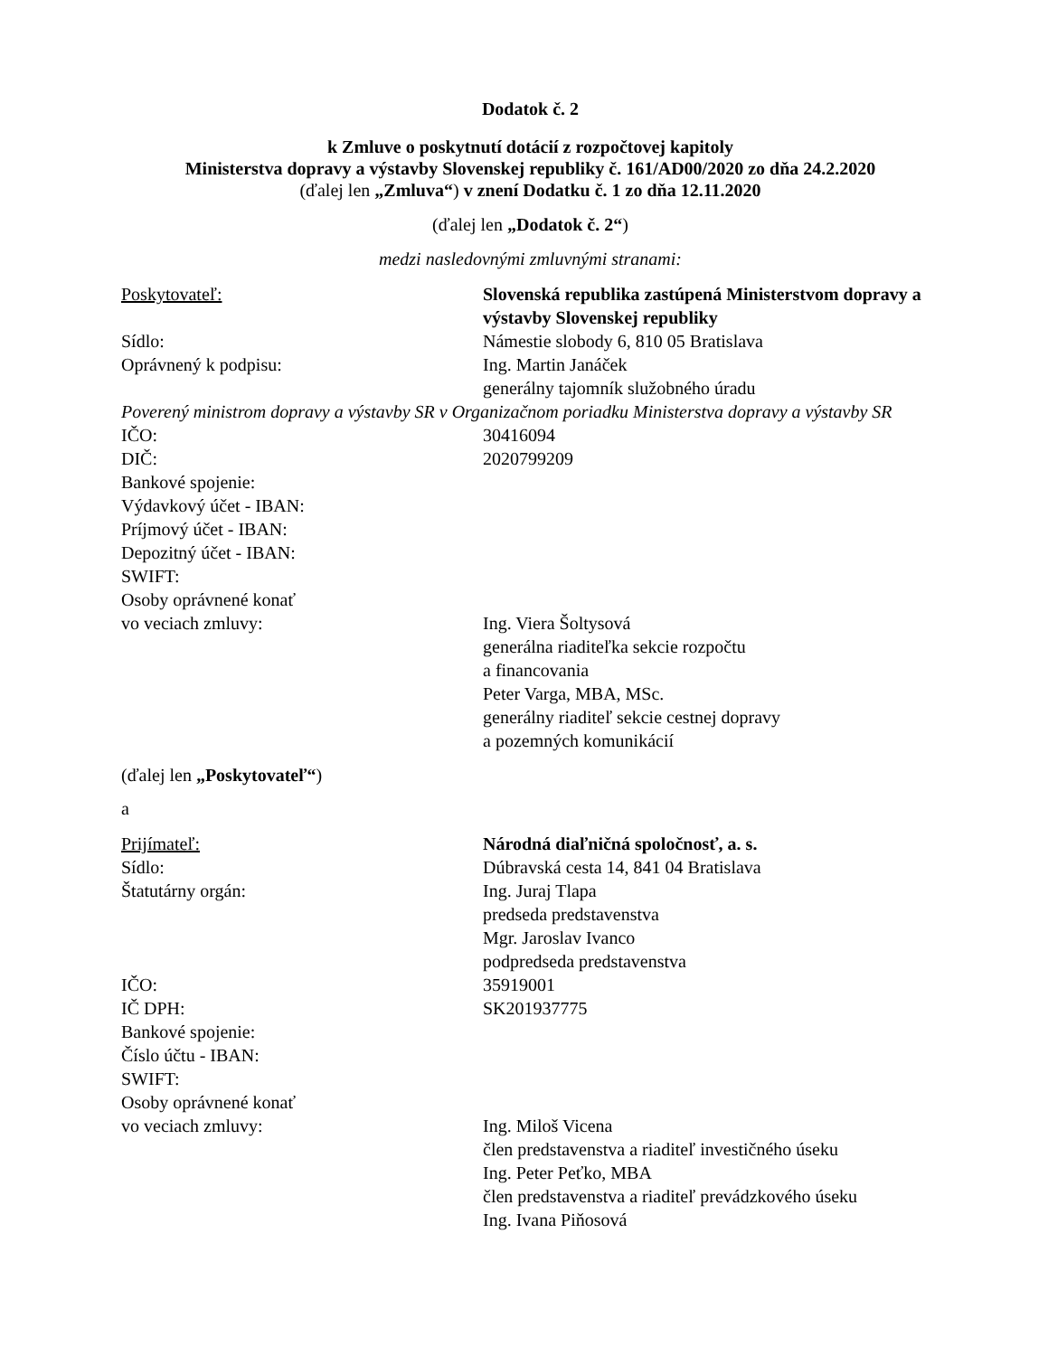Dodatok č. 2
k Zmluve o poskytnutí dotácií z rozpočtovej kapitoly
Ministerstva dopravy a výstavby Slovenskej republiky č. 161/AD00/2020 zo dňa 24.2.2020
(ďalej len „Zmluva“) v znení Dodatku č. 1 zo dňa 12.11.2020
(ďalej len „Dodatok č. 2“)
medzi nasledovnými zmluvnými stranami:
Poskytovateľ: Slovenská republika zastúpená Ministerstvom dopravy a výstavby Slovenskej republiky
Sídlo: Námestie slobody 6, 810 05 Bratislava
Oprávnený k podpisu: Ing. Martin Janáček
generálny tajomník služobného úradu
Poverený ministrom dopravy a výstavby SR v Organizačnom poriadku Ministerstva dopravy a výstavby SR
IČO: 30416094
DIČ: 2020799209
Bankové spojenie:
Výdavkový účet - IBAN:
Príjmový účet - IBAN:
Depozitný účet - IBAN:
SWIFT:
Osoby oprávnené konať
vo veciach zmluvy:
generálna riaditeľka sekcie rozpočtu
a financovania
Peter Varga, MBA, MSc.
generálny riaditeľ sekcie cestnej dopravy
a pozemných komunikácií
Ing. Viera Šoltysová
(ďalej len „Poskytovateľ“)
a
Prijímateľ: Národná diaľničná spoločnosť, a. s.
Sídlo: Dúbravská cesta 14, 841 04 Bratislava
Štatutárny orgán: Ing. Juraj Tlapa
predseda predstavenstva
Mgr. Jaroslav Ivanco
podpredseda predstavenstva
IČO: 35919001
IČ DPH: SK201937775
Bankové spojenie:
Číslo účtu - IBAN:
SWIFT:
Osoby oprávnené konať
vo veciach zmluvy:
Ing. Miloš Vicena
člen predstavenstva a riaditeľ investičného úseku
Ing. Peter Peťko, MBA
člen predstavenstva a riaditeľ prevádzkového úseku
Ing. Ivana Piňosová